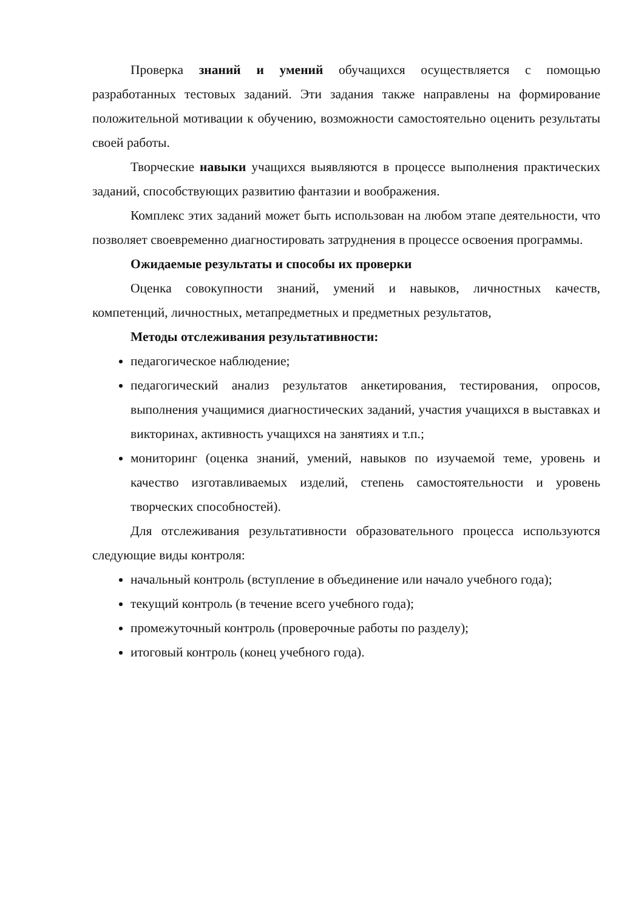Проверка знаний и умений обучащихся осуществляется с помощью разработанных тестовых заданий. Эти задания также направлены на формирование положительной мотивации к обучению, возможности самостоятельно оценить результаты своей работы.
Творческие навыки учащихся выявляются в процессе выполнения практических заданий, способствующих развитию фантазии и воображения.
Комплекс этих заданий может быть использован на любом этапе деятельности, что позволяет своевременно диагностировать затруднения в процессе освоения программы.
Ожидаемые результаты и способы их проверки
Оценка совокупности знаний, умений и навыков, личностных качеств, компетенций, личностных, метапредметных и предметных результатов,
Методы отслеживания результативности:
педагогическое наблюдение;
педагогический анализ результатов анкетирования, тестирования, опросов, выполнения учащимися диагностических заданий, участия учащихся в выставках и викторинах, активность учащихся на занятиях и т.п.;
мониторинг (оценка знаний, умений, навыков по изучаемой теме, уровень и качество изготавливаемых изделий, степень самостоятельности и уровень творческих способностей).
Для отслеживания результативности образовательного процесса используются следующие виды контроля:
начальный контроль (вступление в объединение или начало учебного года);
текущий контроль (в течение всего учебного года);
промежуточный контроль (проверочные работы по разделу);
итоговый контроль (конец учебного года).